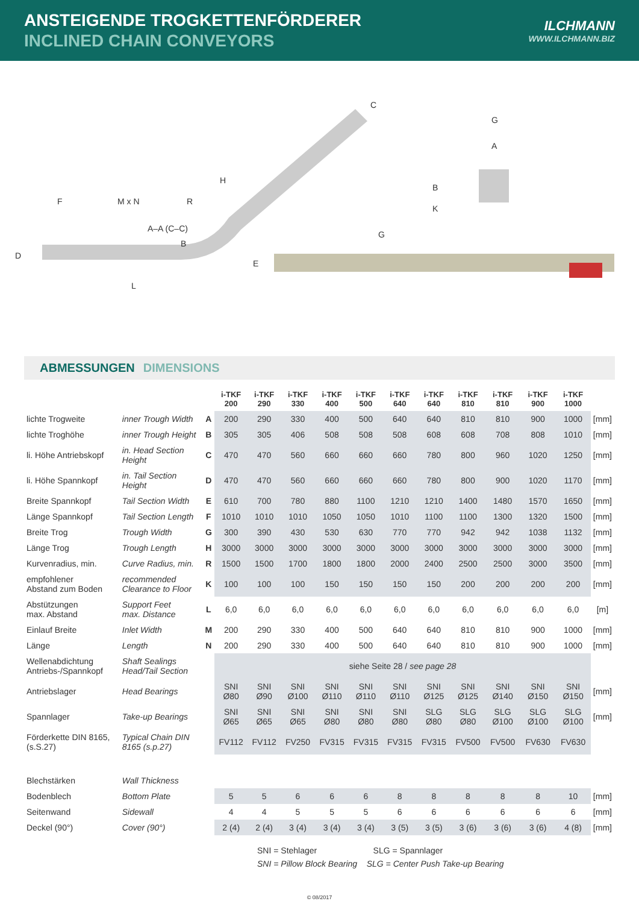ANSTEIGENDE TROGKETTENFÖRDERER
INCLINED CHAIN CONVEYORS
ILCHMANN
WWW.ILCHMANN.BIZ
F M x N R
A–A (C–C)
B
D
E
L
H
C
G
G
A
B
K
ABMESSUNGEN DIMENSIONS
| | | | i-TKF 200 | i-TKF 290 | i-TKF 330 | i-TKF 400 | i-TKF 500 | i-TKF 640 | i-TKF 640 | i-TKF 810 | i-TKF 810 | i-TKF 900 | i-TKF 1000 | |
| --- | --- | --- | --- | --- | --- | --- | --- | --- | --- | --- | --- | --- | --- | --- |
| lichte Trogweite | inner Trough Width | A | 200 | 290 | 330 | 400 | 500 | 640 | 640 | 810 | 810 | 900 | 1000 | [mm] |
| lichte Troghöhe | inner Trough Height | B | 305 | 305 | 406 | 508 | 508 | 508 | 608 | 608 | 708 | 808 | 1010 | [mm] |
| li. Höhe Antriebskopf | in. Head Section Height | C | 470 | 470 | 560 | 660 | 660 | 660 | 780 | 800 | 960 | 1020 | 1250 | [mm] |
| li. Höhe Spannkopf | in. Tail Section Height | D | 470 | 470 | 560 | 660 | 660 | 660 | 780 | 800 | 900 | 1020 | 1170 | [mm] |
| Breite Spannkopf | Tail Section Width | E | 610 | 700 | 780 | 880 | 1100 | 1210 | 1210 | 1400 | 1480 | 1570 | 1650 | [mm] |
| Länge Spannkopf | Tail Section Length | F | 1010 | 1010 | 1010 | 1050 | 1050 | 1010 | 1100 | 1100 | 1300 | 1320 | 1500 | [mm] |
| Breite Trog | Trough Width | G | 300 | 390 | 430 | 530 | 630 | 770 | 770 | 942 | 942 | 1038 | 1132 | [mm] |
| Länge Trog | Trough Length | H | 3000 | 3000 | 3000 | 3000 | 3000 | 3000 | 3000 | 3000 | 3000 | 3000 | 3000 | [mm] |
| Kurvenradius, min. | Curve Radius, min. | R | 1500 | 1500 | 1700 | 1800 | 1800 | 2000 | 2400 | 2500 | 2500 | 3000 | 3500 | [mm] |
| empfohlener Abstand zum Boden | recommended Clearance to Floor | K | 100 | 100 | 100 | 150 | 150 | 150 | 150 | 200 | 200 | 200 | 200 | [mm] |
| Abstützungen max. Abstand | Support Feet max. Distance | L | 6,0 | 6,0 | 6,0 | 6,0 | 6,0 | 6,0 | 6,0 | 6,0 | 6,0 | 6,0 | 6,0 | [m] |
| Einlauf Breite | Inlet Width | M | 200 | 290 | 330 | 400 | 500 | 640 | 640 | 810 | 810 | 900 | 1000 | [mm] |
| Länge | Length | N | 200 | 290 | 330 | 400 | 500 | 640 | 640 | 810 | 810 | 900 | 1000 | [mm] |
| Wellenabdichtung Antriebs-/Spannkopf | Shaft Sealings Head/Tail Section | | siehe Seite 28 / see page 28 | | | | | | | | | | | |
| Antriebslager | Head Bearings | | SNI Ø80 | SNI Ø90 | SNI Ø100 | SNI Ø110 | SNI Ø110 | SNI Ø110 | SNI Ø125 | SNI Ø125 | SNI Ø140 | SNI Ø150 | SNI Ø150 | [mm] |
| Spannlager | Take-up Bearings | | SNI Ø65 | SNI Ø65 | SNI Ø65 | SNI Ø80 | SNI Ø80 | SNI Ø80 | SLG Ø80 | SLG Ø80 | SLG Ø100 | SLG Ø100 | SLG Ø100 | [mm] |
| Förderkette DIN 8165, (s.S.27) | Typical Chain DIN 8165 (s.p.27) | | FV112 | FV112 | FV250 | FV315 | FV315 | FV315 | FV315 | FV500 | FV500 | FV630 | FV630 | |
| Blechstärken | Wall Thickness | | | | | | | | | | | | | |
| Bodenblech | Bottom Plate | | 5 | 5 | 6 | 6 | 6 | 8 | 8 | 8 | 8 | 8 | 10 | [mm] |
| Seitenwand | Sidewall | | 4 | 4 | 5 | 5 | 5 | 6 | 6 | 6 | 6 | 6 | 6 | [mm] |
| Deckel (90°) | Cover (90°) | | 2 (4) | 2 (4) | 3 (4) | 3 (4) | 3 (4) | 3 (5) | 3 (5) | 3 (6) | 3 (6) | 3 (6) | 4 (8) | [mm] |
SNI = Stehlager SLG = Spannlager
SNI = Pillow Block Bearing SLG = Center Push Take-up Bearing
© 08/2017